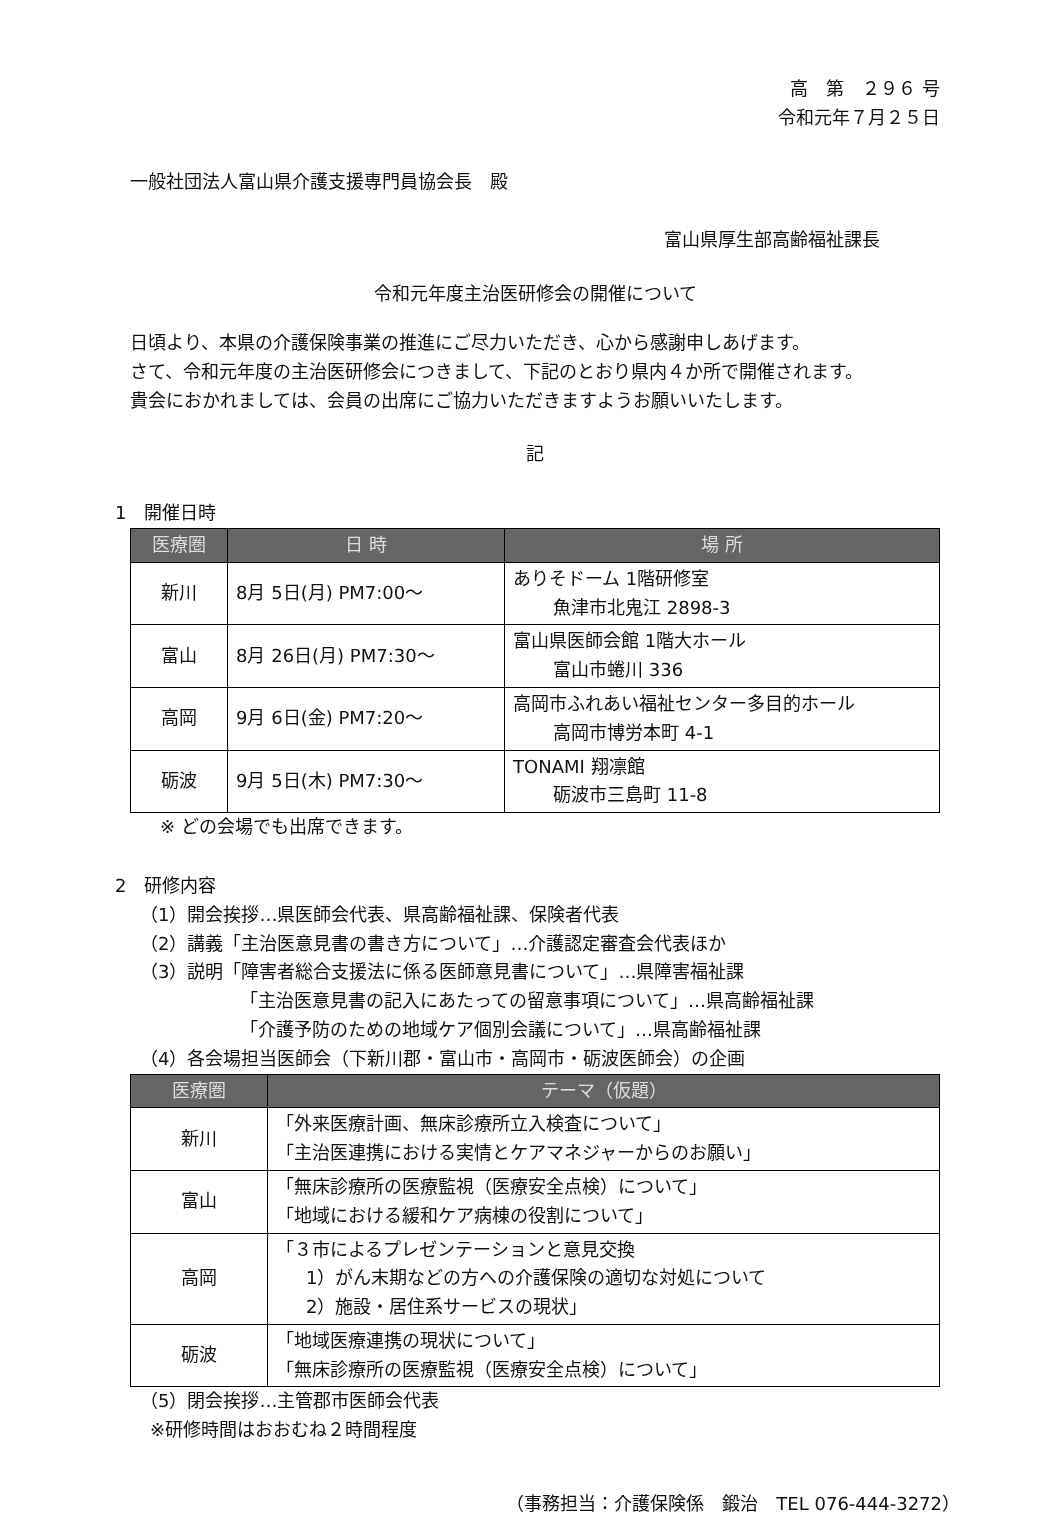高　第　２９６ 号
令和元年７月２５日
一般社団法人富山県介護支援専門員協会長　殿
富山県厚生部高齢福祉課長
令和元年度主治医研修会の開催について
日頃より、本県の介護保険事業の推進にご尽力いただき、心から感謝申しあげます。
さて、令和元年度の主治医研修会につきまして、下記のとおり県内４か所で開催されます。
貴会におかれましては、会員の出席にご協力いただきますようお願いいたします。
記
1　開催日時
| 医療圏 | 日 時 | 場 所 |
| --- | --- | --- |
| 新川 | 8月 5日(月) PM7:00～ | ありそドーム 1階研修室 魚津市北鬼江 2898-3 |
| 富山 | 8月 26日(月) PM7:30～ | 富山県医師会館 1階大ホール 富山市蜷川 336 |
| 高岡 | 9月 6日(金) PM7:20～ | 高岡市ふれあい福祉センター多目的ホール 高岡市博労本町 4-1 |
| 砺波 | 9月 5日(木) PM7:30～ | TONAMI 翔凛館 砺波市三島町 11-8 |
※ どの会場でも出席できます。
2　研修内容
（1）開会挨拶…県医師会代表、県高齢福祉課、保険者代表
（2）講義「主治医意見書の書き方について」…介護認定審査会代表ほか
（3）説明「障害者総合支援法に係る医師意見書について」…県障害福祉課
「主治医意見書の記入にあたっての留意事項について」…県高齢福祉課
「介護予防のための地域ケア個別会議について」…県高齢福祉課
（4）各会場担当医師会（下新川郡・富山市・高岡市・砺波医師会）の企画
| 医療圏 | テーマ（仮題） |
| --- | --- |
| 新川 | 「外来医療計画、無床診療所立入検査について」 「主治医連携における実情とケアマネジャーからのお願い」 |
| 富山 | 「無床診療所の医療監視（医療安全点検）について」 「地域における緩和ケア病棟の役割について」 |
| 高岡 | 「３市によるプレゼンテーションと意見交換 1）がん末期などの方への介護保険の適切な対処について 2）施設・居住系サービスの現状」 |
| 砺波 | 「地域医療連携の現状について」 「無床診療所の医療監視（医療安全点検）について」 |
（5）閉会挨拶…主管郡市医師会代表
※研修時間はおおむね２時間程度
（事務担当：介護保険係　鍛治　TEL 076-444-3272）